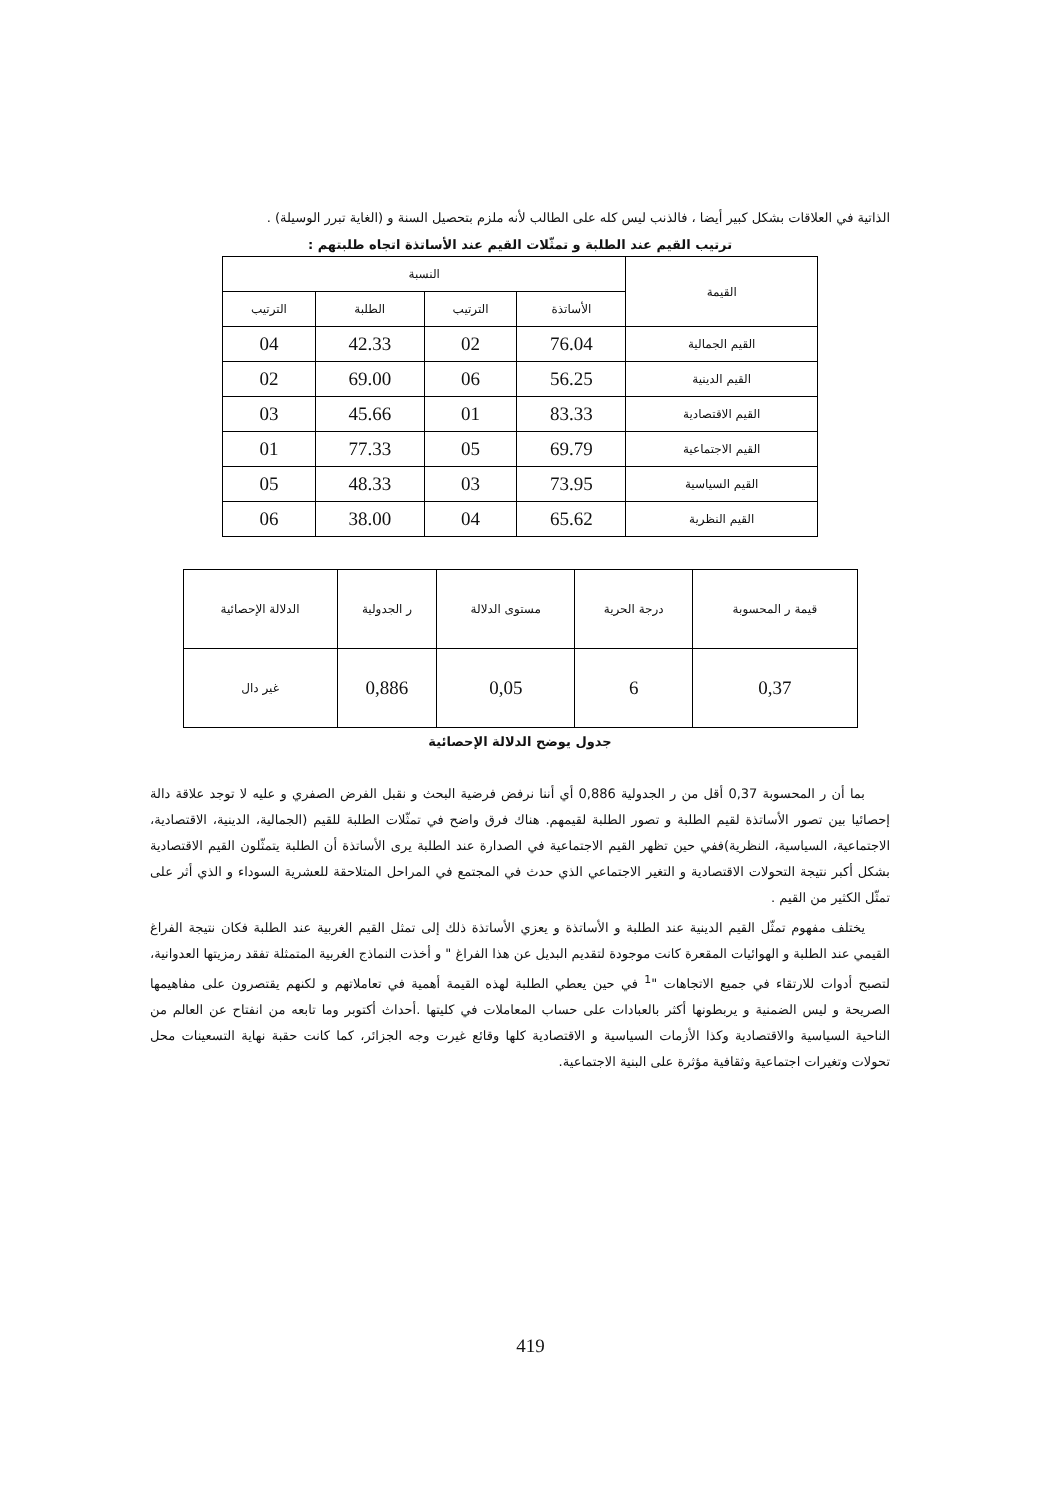الذاتية في العلاقات بشكل كبير أيضا ، فالذنب ليس كله على الطالب لأنه ملزم بتحصيل السنة و (الغاية تبرر الوسيلة) .
ترتيب القيم عند الطلبة و تمثّلات القيم عند الأساتذة اتجاه طلبتهم :
| القيمة | النسبة | | | |
| --- | --- | --- | --- | --- |
| | الأساتذة | الترتيب | الطلبة | الترتيب |
| القيم الجمالية | 76.04 | 02 | 42.33 | 04 |
| القيم الدينية | 56.25 | 06 | 69.00 | 02 |
| القيم الاقتصادية | 83.33 | 01 | 45.66 | 03 |
| القيم الاجتماعية | 69.79 | 05 | 77.33 | 01 |
| القيم السياسية | 73.95 | 03 | 48.33 | 05 |
| القيم النظرية | 65.62 | 04 | 38.00 | 06 |
| قيمة ر المحسوبة | درجة الحرية | مستوى الدلالة | ر الجدولية | الدلالة الإحصائية |
| --- | --- | --- | --- | --- |
| 0,37 | 6 | 0,05 | 0,886 | غير دال |
جدول يوضح الدلالة الإحصائية
بما أن ر المحسوبة 0,37 أقل من ر الجدولية 0,886 أي أننا نرفض فرضية البحث و نقبل الفرض الصفري و عليه لا توجد علاقة دالة إحصائيا بين تصور الأساتذة لقيم الطلبة و تصور الطلبة لقيمهم. هناك فرق واضح في تمثّلات الطلبة للقيم (الجمالية، الدينية، الاقتصادية، الاجتماعية، السياسية، النظرية)ففي حين تظهر القيم الاجتماعية في الصدارة عند الطلبة يرى الأساتذة أن الطلبة يتمثّلون القيم الاقتصادية بشكل أكبر نتيجة التحولات الاقتصادية و التغير الاجتماعي الذي حدث في المجتمع في المراحل المتلاحقة للعشرية السوداء و الذي أثر على تمثّل الكثير من القيم .
يختلف مفهوم تمثّل القيم الدينية عند الطلبة و الأساتذة و يعزي الأساتذة ذلك إلى تمثل القيم الغربية عند الطلبة فكان نتيجة الفراغ القيمي عند الطلبة و الهوائيات المقعرة كانت موجودة لتقديم البديل عن هذا الفراغ " و أخذت النماذج الغربية المتمثلة تفقد رمزيتها العدوانية، لتصبح أدوات للارتقاء في جميع الاتجاهات "<sup>1</sup> في حين يعطي الطلبة لهذه القيمة أهمية في تعاملاتهم و لكنهم يقتصرون على مفاهيمها الصريحة و ليس الضمنية و يربطونها أكثر بالعبادات على حساب المعاملات في كليتها .أحداث أكتوبر وما تابعه من انفتاح عن العالم من الناحية السياسية والاقتصادية وكذا الأزمات السياسية و الاقتصادية كلها وقائع غيرت وجه الجزائر، كما كانت حقبة نهاية التسعينات محل تحولات وتغيرات اجتماعية وثقافية مؤثرة على البنية الاجتماعية.
419